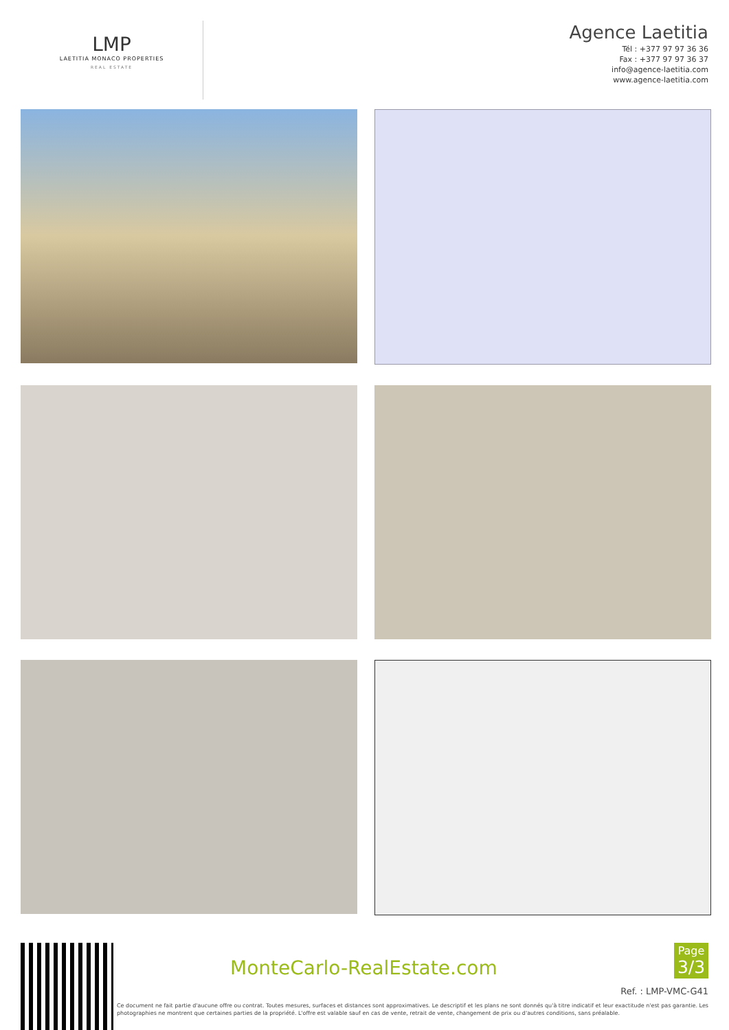LMP
LAETITIA MONACO PROPERTIES
REAL ESTATE
Agence Laetitia
Tél : +377 97 97 36 36
Fax : +377 97 97 36 37
info@agence-laetitia.com
www.agence-laetitia.com
MonteCarlo-RealEstate.com
Page
3/3
Ref. : LMP-VMC-G41
Ce document ne fait partie d'aucune offre ou contrat. Toutes mesures, surfaces et distances sont approximatives. Le descriptif et les plans ne sont donnés qu'à titre indicatif et leur exactitude n'est pas garantie. Les photographies ne montrent que certaines parties de la propriété. L'offre est valable sauf en cas de vente, retrait de vente, changement de prix ou d'autres conditions, sans préalable.